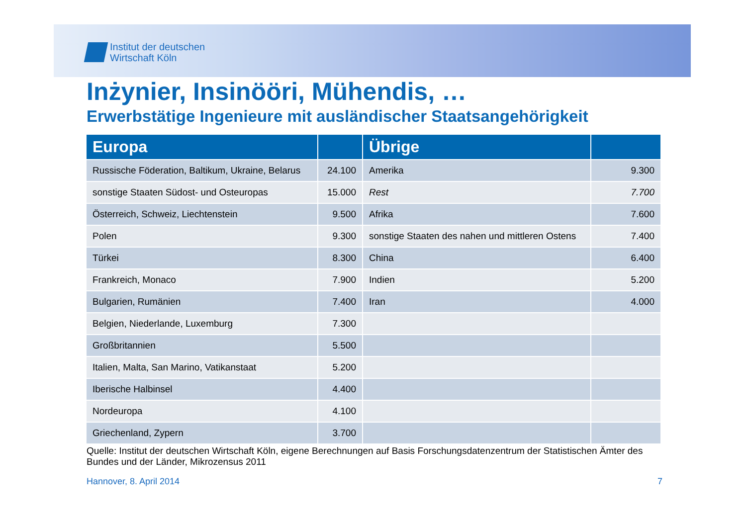Institut der deutschen
Wirtschaft Köln
Inżynier, Insinööri, Mühendis, …
Erwerbstätige Ingenieure mit ausländischer Staatsangehörigkeit
| Europa | | Übrige | |
| --- | --- | --- | --- |
| Russische Föderation, Baltikum, Ukraine, Belarus | 24.100 | Amerika | 9.300 |
| sonstige Staaten Südost- und Osteuropas | 15.000 | Rest | 7.700 |
| Österreich, Schweiz, Liechtenstein | 9.500 | Afrika | 7.600 |
| Polen | 9.300 | sonstige Staaten des nahen und mittleren Ostens | 7.400 |
| Türkei | 8.300 | China | 6.400 |
| Frankreich, Monaco | 7.900 | Indien | 5.200 |
| Bulgarien, Rumänien | 7.400 | Iran | 4.000 |
| Belgien, Niederlande, Luxemburg | 7.300 | | |
| Großbritannien | 5.500 | | |
| Italien, Malta, San Marino, Vatikanstaat | 5.200 | | |
| Iberische Halbinsel | 4.400 | | |
| Nordeuropa | 4.100 | | |
| Griechenland, Zypern | 3.700 | | |
Quelle: Institut der deutschen Wirtschaft Köln, eigene Berechnungen auf Basis Forschungsdatenzentrum der Statistischen Ämter des Bundes und der Länder, Mikrozensus 2011
Hannover, 8. April 2014 7